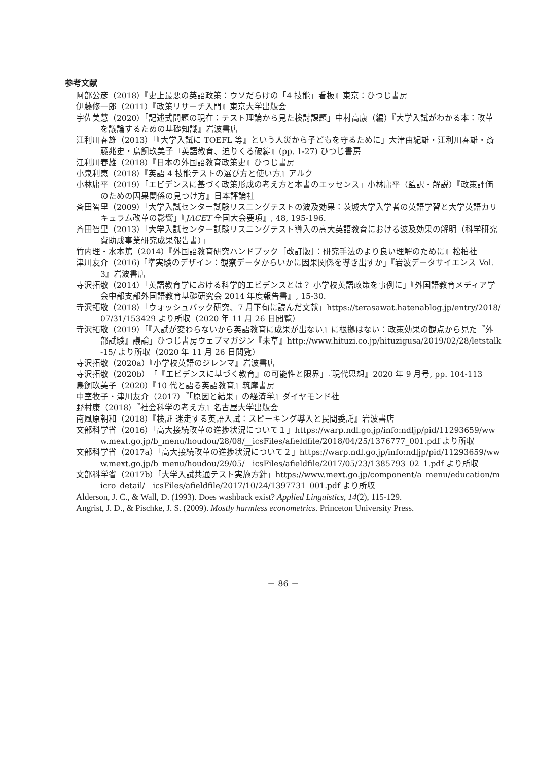参考文献
阿部公彦（2018）『史上最悪の英語政策：ウソだらけの「4 技能」看板』東京：ひつじ書房
伊藤修一郎（2011）『政策リサーチ入門』東京大学出版会
宇佐美慧（2020）「記述式問題の現在：テスト理論から見た検討課題」中村高康（編）『大学入試がわかる本：改革を議論するための基礎知識』岩波書店
江利川春雄（2013）「『大学入試に TOEFL 等』という人災から子どもを守るために」大津由紀雄・江利川春雄・斎藤兆史・鳥飼玖美子『英語教育、迫りくる破綻』(pp. 1-27) ひつじ書房
江利川春雄（2018）『日本の外国語教育政策史』ひつじ書房
小泉利恵（2018）『英語 4 技能テストの選び方と使い方』アルク
小林庸平（2019）「エビデンスに基づく政策形成の考え方と本書のエッセンス」小林庸平（監訳・解説）『政策評価のための因果関係の見つけ方』日本評論社
斉田智里（2009）「大学入試センター試験リスニングテストの波及効果：茨城大学入学者の英語学習と大学英語カリキュラム改革の影響」『JACET 全国大会要項』, 48, 195-196.
斉田智里（2013）「大学入試センター試験リスニングテスト導入の高大英語教育における波及効果の解明（科学研究費助成事業研究成果報告書）」
竹内理・水本篤（2014）『外国語教育研究ハンドブック［改訂版］：研究手法のより良い理解のために』松柏社
津川友介（2016)「準実験のデザイン：観察データからいかに因果関係を導き出すか」『岩波データサイエンス Vol. 3』岩波書店
寺沢拓敬（2014）「英語教育学における科学的エビデンスとは？ 小学校英語政策を事例に」『外国語教育メディア学会中部支部外国語教育基礎研究会 2014 年度報告書』, 15-30.
寺沢拓敬（2018）「ウォッシュバック研究、7 月下旬に読んだ文献」https://terasawat.hatenablog.jp/entry/2018/07/31/153429 より所収（2020 年 11 月 26 日閲覧）
寺沢拓敬（2019）「『入試が変わらないから英語教育に成果が出ない』に根拠はない：政策効果の観点から見た『外部試験』議論」ひつじ書房ウェブマガジン『未草』http://www.hituzi.co.jp/hituzigusa/2019/02/28/letstalk-15/ より所収（2020 年 11 月 26 日閲覧）
寺沢拓敬（2020a）『小学校英語のジレンマ』岩波書店
寺沢拓敬（2020b）「『エビデンスに基づく教育』の可能性と限界」『現代思想』2020 年 9 月号, pp. 104-113
鳥飼玖美子（2020）『10 代と語る英語教育』筑摩書房
中室牧子・津川友介（2017）『「原因と結果」の経済学』ダイヤモンド社
野村康（2018）『社会科学の考え方』名古屋大学出版会
南風原朝和（2018）『検証 迷走する英語入試：スピーキング導入と民間委託』岩波書店
文部科学省（2016）「高大接続改革の進捗状況について１」https://warp.ndl.go.jp/info:ndljp/pid/11293659/www.mext.go.jp/b_menu/houdou/28/08/__icsFiles/afieldfile/2018/04/25/1376777_001.pdf より所収
文部科学省（2017a）「高大接続改革の進捗状況について２」https://warp.ndl.go.jp/info:ndljp/pid/11293659/www.mext.go.jp/b_menu/houdou/29/05/__icsFiles/afieldfile/2017/05/23/1385793_02_1.pdf より所収
文部科学省（2017b）「大学入試共通テスト実施方針」https://www.mext.go.jp/component/a_menu/education/micro_detail/__icsFiles/afieldfile/2017/10/24/1397731_001.pdf より所収
Alderson, J. C., & Wall, D. (1993). Does washback exist? Applied Linguistics, 14(2), 115-129.
Angrist, J. D., & Pischke, J. S. (2009). Mostly harmless econometrics. Princeton University Press.
－ 86 －